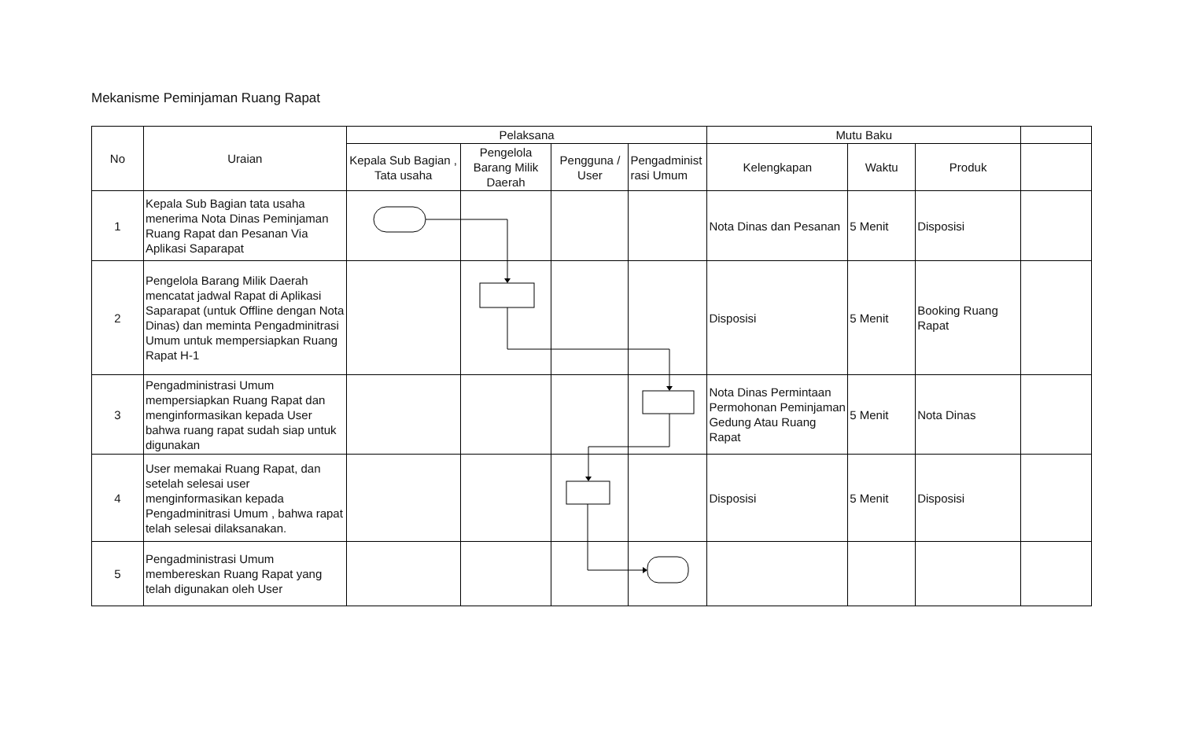Mekanisme Peminjaman Ruang Rapat
| No | Uraian | Pelaksana | | | | Mutu Baku | | | |
| --- | --- | --- | --- | --- | --- | --- | --- | --- | --- |
| | | Kepala Sub Bagian , Tata usaha | Pengelola Barang Milik Daerah | Pengguna / User | Pengadminist rasi Umum | Kelengkapan | Waktu | Produk | |
| 1 | Kepala Sub Bagian tata usaha menerima Nota Dinas Peminjaman Ruang Rapat dan Pesanan Via Aplikasi Saparapat | | | | | Nota Dinas dan Pesanan | 5 Menit | Disposisi | |
| 2 | Pengelola Barang Milik Daerah mencatat jadwal Rapat di Aplikasi Saparapat (untuk Offline dengan Nota Dinas) dan meminta Pengadminitrasi Umum untuk mempersiapkan Ruang Rapat H-1 | | | | | Disposisi | 5 Menit | Booking Ruang Rapat | |
| 3 | Pengadministrasi Umum mempersiapkan Ruang Rapat dan menginformasikan kepada User bahwa ruang rapat sudah siap untuk digunakan | | | | | Nota Dinas Permintaan Permohonan Peminjaman Gedung Atau Ruang Rapat | 5 Menit | Nota Dinas | |
| 4 | User memakai Ruang Rapat, dan setelah selesai user menginformasikan kepada Pengadminitrasi Umum , bahwa rapat telah selesai dilaksanakan. | | | | | Disposisi | 5 Menit | Disposisi | |
| 5 | Pengadministrasi Umum membereskan Ruang Rapat yang telah digunakan oleh User | | | | | | | | |